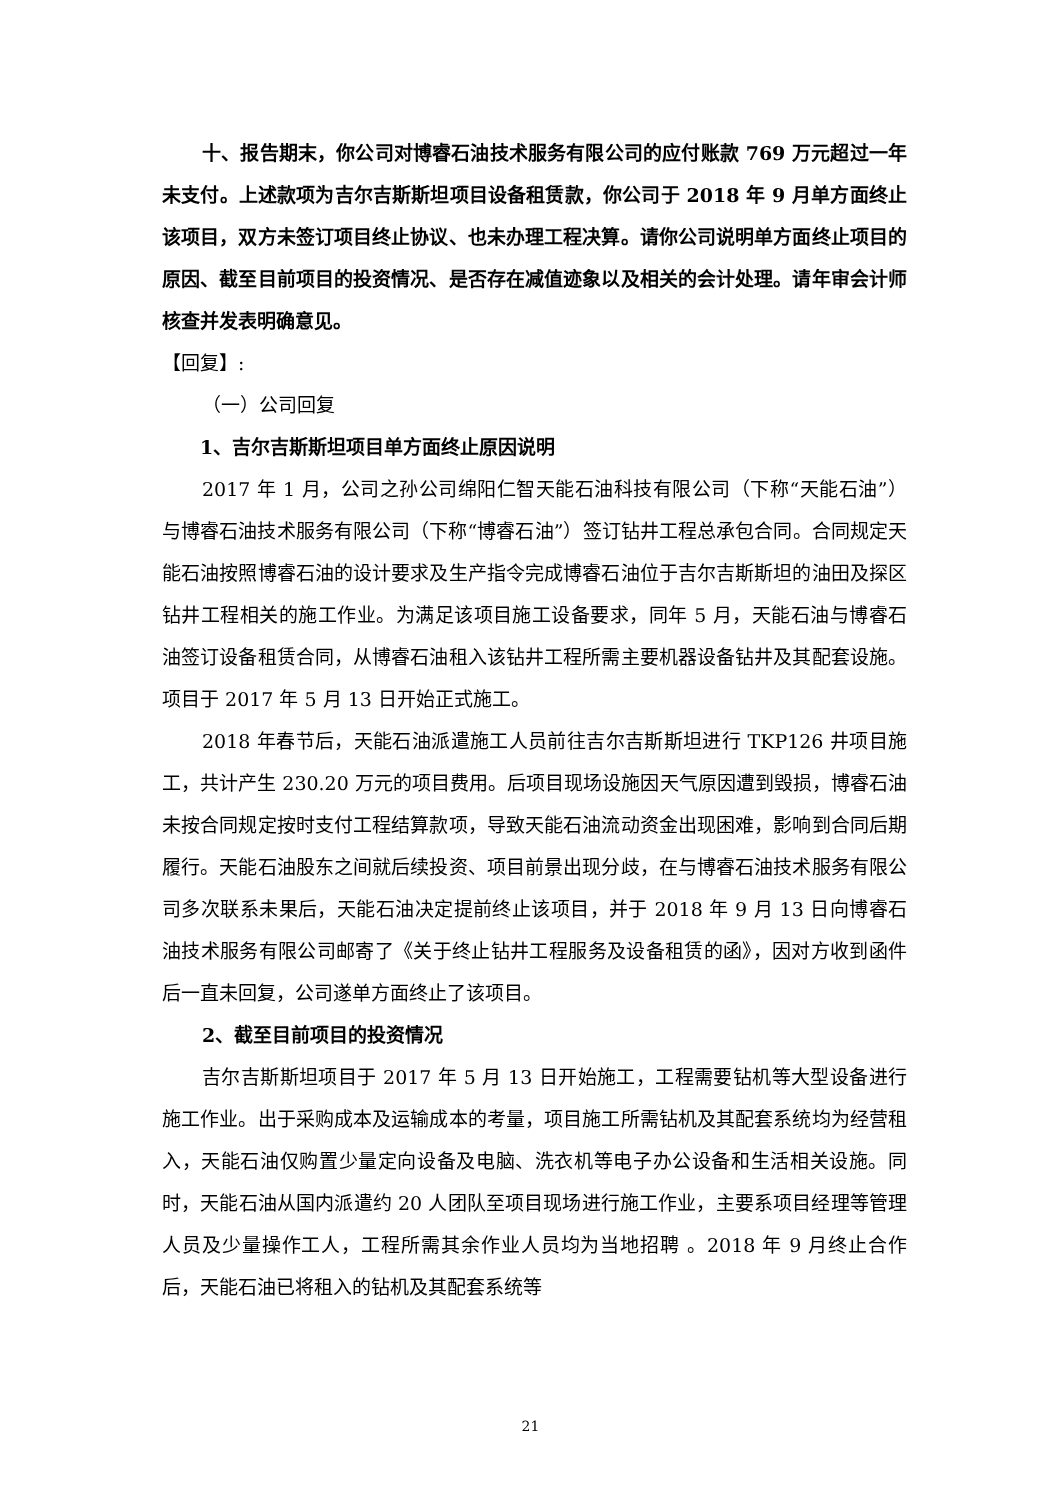十、报告期末，你公司对博睿石油技术服务有限公司的应付账款 769 万元超过一年未支付。上述款项为吉尔吉斯斯坦项目设备租赁款，你公司于 2018 年 9 月单方面终止该项目，双方未签订项目终止协议、也未办理工程决算。请你公司说明单方面终止项目的原因、截至目前项目的投资情况、是否存在减值迹象以及相关的会计处理。请年审会计师核查并发表明确意见。
【回复】:
（一）公司回复
1、吉尔吉斯斯坦项目单方面终止原因说明
2017 年 1 月，公司之孙公司绵阳仁智天能石油科技有限公司（下称“天能石油”）与博睿石油技术服务有限公司（下称“博睿石油”）签订钻井工程总承包合同。合同规定天能石油按照博睿石油的设计要求及生产指令完成博睿石油位于吉尔吉斯斯坦的油田及探区钻井工程相关的施工作业。为满足该项目施工设备要求，同年 5 月，天能石油与博睿石油签订设备租赁合同，从博睿石油租入该钻井工程所需主要机器设备钻井及其配套设施。项目于 2017 年 5 月 13 日开始正式施工。
2018 年春节后，天能石油派遣施工人员前往吉尔吉斯斯坦进行 TKP126 井项目施工，共计产生 230.20 万元的项目费用。后项目现场设施因天气原因遭到毁损，博睿石油未按合同规定按时支付工程结算款项，导致天能石油流动资金出现困难，影响到合同后期履行。天能石油股东之间就后续投资、项目前景出现分歧，在与博睿石油技术服务有限公司多次联系未果后，天能石油决定提前终止该项目，并于 2018 年 9 月 13 日向博睿石油技术服务有限公司邮寄了《关于终止钻井工程服务及设备租赁的函》，因对方收到函件后一直未回复，公司遂单方面终止了该项目。
2、截至目前项目的投资情况
吉尔吉斯斯坦项目于 2017 年 5 月 13 日开始施工，工程需要钻机等大型设备进行施工作业。出于采购成本及运输成本的考量，项目施工所需钻机及其配套系统均为经营租入，天能石油仅购置少量定向设备及电脑、洗衣机等电子办公设备和生活相关设施。同时，天能石油从国内派遣约 20 人团队至项目现场进行施工作业，主要系项目经理等管理人员及少量操作工人，工程所需其余作业人员均为当地招聘 。2018 年 9 月终止合作后，天能石油已将租入的钻机及其配套系统等
21